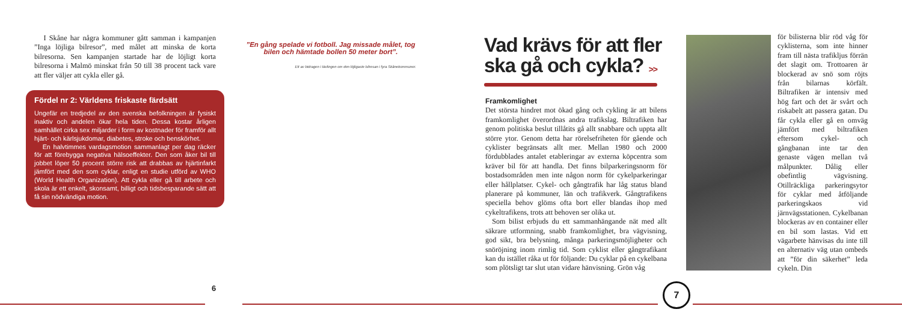I Skåne har några kommuner gått samman i kampanjen ”Inga löjliga bilresor”, med målet att minska de korta bilresorna. Sen kampanjen startade har de löjligt korta bilresorna i Malmö minskat från 50 till 38 procent tack vare att fler väljer att cykla eller gå.
Fördel nr 2: Världens friskaste färdsätt
Ungefär en tredjedel av den svenska befolkningen är fysiskt inaktiv och andelen ökar hela tiden. Dessa kostar årligen samhället cirka sex miljarder i form av kostnader för framför allt hjärt- och kärlsjukdomar, diabetes, stroke och benskörhet.
En halvtimmes vardagsmotion sammanlagt per dag räcker för att förebygga negativa hälsoeffekter. Den som åker bil till jobbet löper 50 procent större risk att drabbas av hjärtinfarkt jämfört med den som cyklar, enligt en studie utförd av WHO (World Health Organization). Att cykla eller gå till arbete och skola är ett enkelt, skonsamt, billigt och tidsbesparande sätt att få sin nödvändiga motion.
”En gång spelade vi fotboll. Jag missade målet, tog bilen och hämtade bollen 50 meter bort”.
Ett av bidragen i tävlingen om den löjligaste bilresan i fyra Skånekommuner.
6
Vad krävs för att fler ska gå och cykla? >>
Framkomlighet
Det största hindret mot ökad gång och cykling är att bilens framkomlighet överordnas andra trafikslag. Biltrafiken har genom politiska beslut tillåtits gå allt snabbare och uppta allt större ytor. Genom detta har rörelsefriheten för gående och cyklister begränsats allt mer. Mellan 1980 och 2000 fördubblades antalet etableringar av externa köpcentra som kräver bil för att handla. Det finns bilparkeringsnorm för bostadsområden men inte någon norm för cykelparkeringar eller hållplatser. Cykel- och gångtrafik har låg status bland planerare på kommuner, län och trafikverk. Gångtrafikens speciella behov glöms ofta bort eller blandas ihop med cykeltrafikens, trots att behoven ser olika ut.
Som bilist erbjuds du ett sammanhängande nät med allt säkrare utformning, snabb framkomlighet, bra vägvisning, god sikt, bra belysning, många parkeringsmöjligheter och snöröjning inom rimlig tid. Som cyklist eller gångtrafikant kan du istället råka ut för följande: Du cyklar på en cykelbana som plötsligt tar slut utan vidare hänvisning. Grön våg
för bilisterna blir röd våg för cyklisterna, som inte hinner fram till nästa trafikljus förrän det slagit om. Trottoaren är blockerad av snö som röjts från bilarnas körfält. Biltrafiken är intensiv med hög fart och det är svårt och riskabelt att passera gatan. Du får cykla eller gå en omväg jämfört med biltrafiken eftersom cykel- och gångbanan inte tar den genaste vägen mellan två målpunkter. Dålig eller obefintlig vägvisning. Otillräckliga parkeringsytor för cyklar med åtföljande parkeringskaos vid järnvägsstationen. Cykelbanan blockeras av en container eller en bil som lastas. Vid ett vägarbete hänvisas du inte till en alternativ väg utan ombeds att ”för din säkerhet” leda cykeln. Din
7